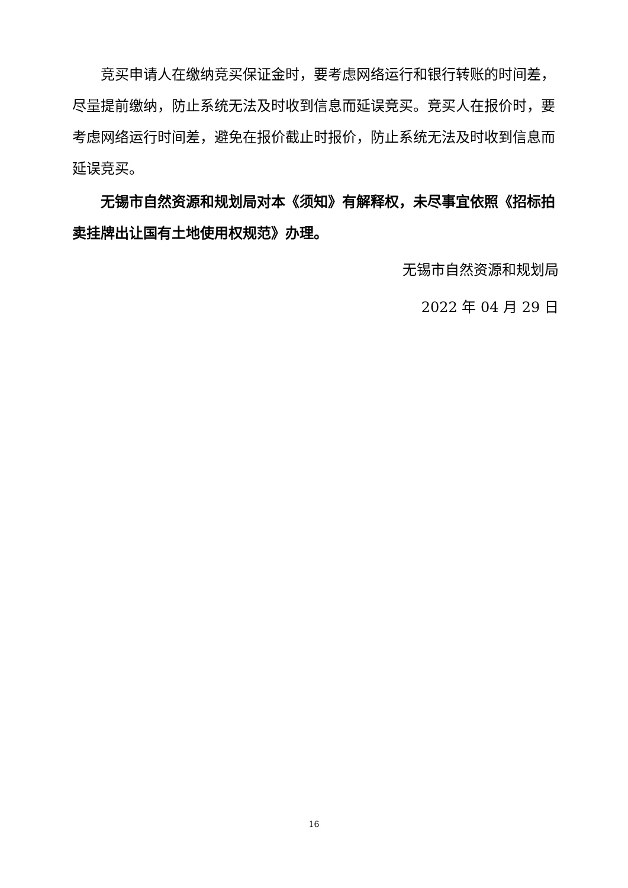竞买申请人在缴纳竞买保证金时，要考虑网络运行和银行转账的时间差，尽量提前缴纳，防止系统无法及时收到信息而延误竞买。竞买人在报价时，要考虑网络运行时间差，避免在报价截止时报价，防止系统无法及时收到信息而延误竞买。
无锡市自然资源和规划局对本《须知》有解释权，未尽事宜依照《招标拍卖挂牌出让国有土地使用权规范》办理。
无锡市自然资源和规划局
2022 年 04 月 29 日
16